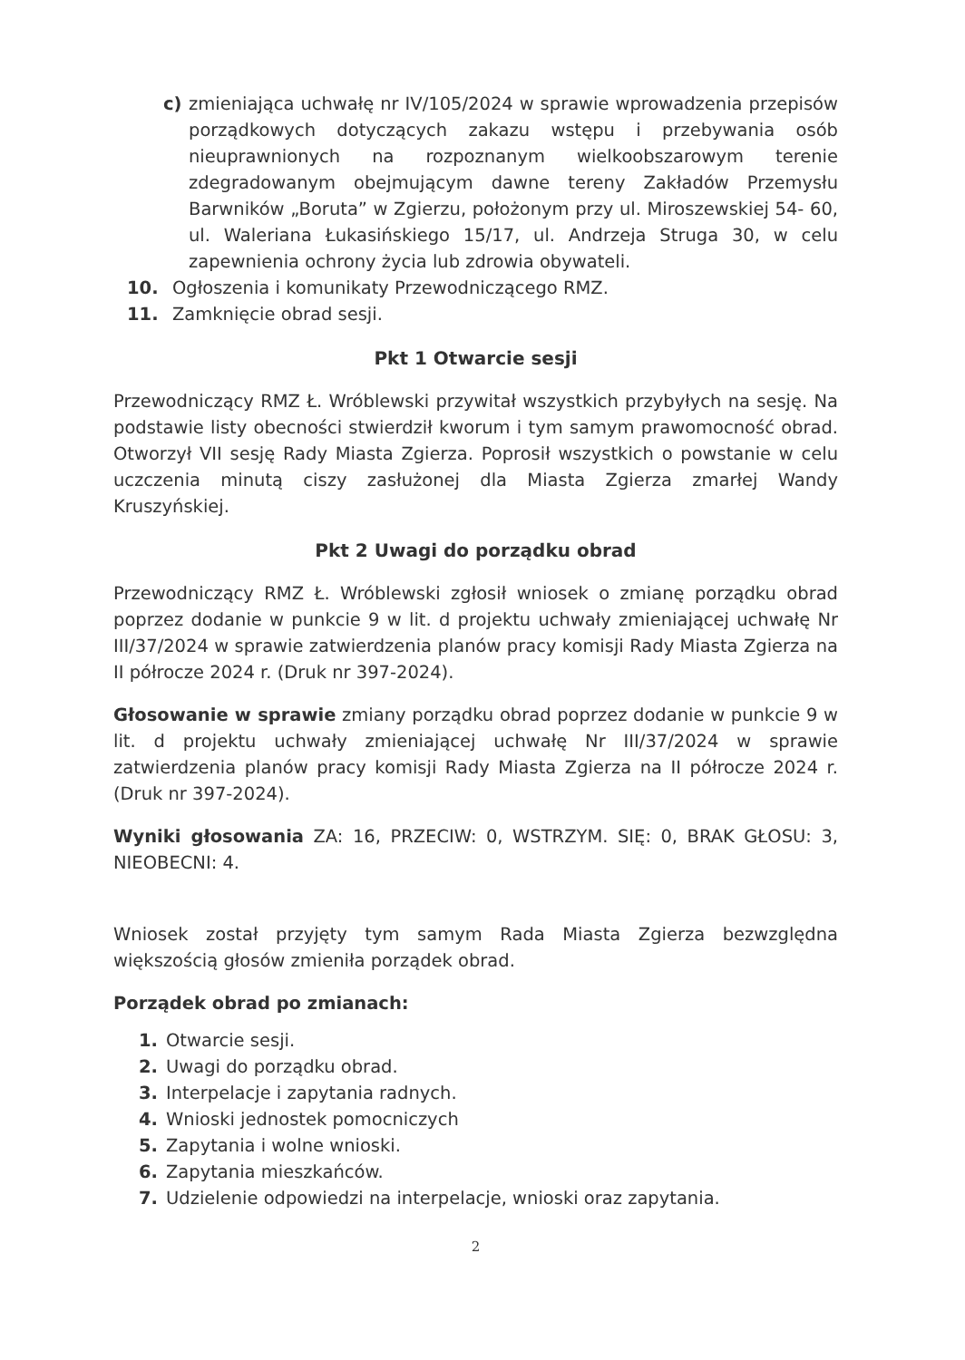c) zmieniająca uchwałę nr IV/105/2024 w sprawie wprowadzenia przepisów porządkowych dotyczących zakazu wstępu i przebywania osób nieuprawnionych na rozpoznanym wielkoobszarowym terenie zdegradowanym obejmującym dawne tereny Zakładów Przemysłu Barwników „Boruta” w Zgierzu, położonym przy ul. Miroszewskiej 54- 60, ul. Waleriana Łukasińskiego 15/17, ul. Andrzeja Struga 30, w celu zapewnienia ochrony życia lub zdrowia obywateli.
10. Ogłoszenia i komunikaty Przewodniczącego RMZ.
11. Zamknięcie obrad sesji.
Pkt 1 Otwarcie sesji
Przewodniczący RMZ Ł. Wróblewski przywitał wszystkich przybyłych na sesję. Na podstawie listy obecności stwierdził kworum i tym samym prawomocność obrad. Otworzył VII sesję Rady Miasta Zgierza. Poprosił wszystkich o powstanie w celu uczczenia minutą ciszy zasłużonej dla Miasta Zgierza zmarłej Wandy Kruszyńskiej.
Pkt 2 Uwagi do porządku obrad
Przewodniczący RMZ Ł. Wróblewski zgłosił wniosek o zmianę porządku obrad poprzez dodanie w punkcie 9 w lit. d projektu uchwały zmieniającej uchwałę Nr III/37/2024 w sprawie zatwierdzenia planów pracy komisji Rady Miasta Zgierza na II półrocze 2024 r. (Druk nr 397-2024).
Głosowanie w sprawie zmiany porządku obrad poprzez dodanie w punkcie 9 w lit. d projektu uchwały zmieniającej uchwałę Nr III/37/2024 w sprawie zatwierdzenia planów pracy komisji Rady Miasta Zgierza na II półrocze 2024 r. (Druk nr 397-2024).
Wyniki głosowania ZA: 16, PRZECIW: 0, WSTRZYM. SIĘ: 0, BRAK GŁOSU: 3, NIEOBECNI: 4.
Wniosek został przyjęty tym samym Rada Miasta Zgierza bezwzględna większością głosów zmieniła porządek obrad.
Porządek obrad po zmianach:
1. Otwarcie sesji.
2. Uwagi do porządku obrad.
3. Interpelacje i zapytania radnych.
4. Wnioski jednostek pomocniczych
5. Zapytania i wolne wnioski.
6. Zapytania mieszkańców.
7. Udzielenie odpowiedzi na interpelacje, wnioski oraz zapytania.
2